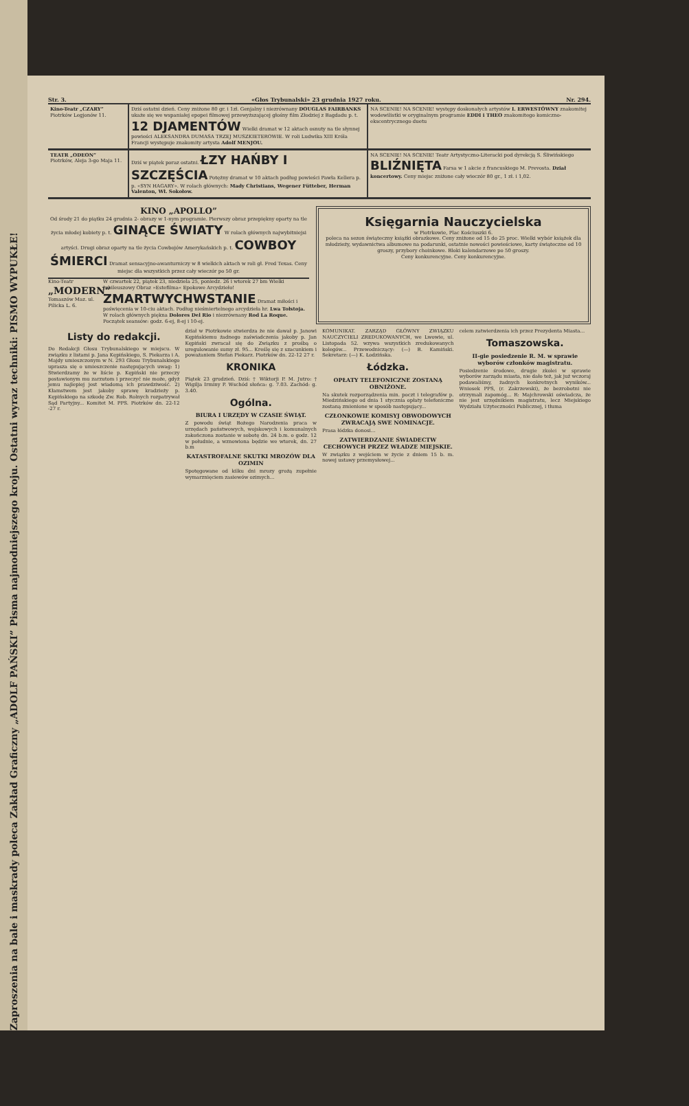Zaproszenia na bale i maskrady poleca Zakład Graficzny „ADOLF PAŃSKI” Pisma najmodniejszego kroju. Ostatni wyraz techniki: PISMO WYPUKŁE!
Str. 3. «Głos Trybunalski» 23 grudnia 1927 roku. Nr. 294.
Kino-Teatr „CZARY”
Piotrków Legjonów 11.
Dziś ostatni dzień. Ceny zniżone 80 gr. i 1zł. Genjalny i niezrównany DOUGLAS FAIRBANKS ukaże się we wspaniałej epopei filmowej przewyższającej głośny film Złodziej z Bagdadu p. t. 12 DJAMENTÓW Wielki dramat w 12 aktach osnuty na tle słynnej powieści ALEKSANDRA DUMASA TRZEJ MUSZKIETEROWIE. W roli Ludwika XIII Króla Francji występuje znakomity artysta Adolf MENJOU.
NA SCENIE! NA SCENIE! występy doskonałych artystów I. ERWESTÓWNY znakomitej wodewilistki w oryginalnym programie EDDI i THEO znakomitego komiczno-ekscentrycznego duetu
TEATR „ODEON”
Piotrków, Aleja 3-go Maja 11.
Dziś w piątek poraz ostatni. ŁZY HAŃBY I SZCZĘŚCIA Potężny dramat w 10 aktach podług powieści Pawła Kellera p. p. «SYN HAGARY». W rolach głównych: Mady Christians, Wegener Fütteber, Herman Valenton, Wł. Sokołow.
NA SCENIE! NA SCENIE! Teatr Artystyczno-Literacki pod dyrekcją S. Śliwińskiego BLIŹNIĘTA Farsa w 1 akcie z francuskiego M. Prevosta. Dział koncertowy. Ceny miejsc zniżone cały wieczór 80 gr., 1 zł. i 1,02.
KINO „APOLLO”
Od środy 21 do piątku 24 grudnia 2- obrazy w 1-nym programie. Pierwszy obraz przepiękny oparty na tle życia młodej kobiety p. t. GINĄCE ŚWIATY W rolach głównych najwybitniejsi artyści. Drugi obraz oparty na tle życia Cowbojów Amerykańskich p. t. COWBOY ŚMIERCI Dramat sensacyjno-awanturniczy w 8 wielkich aktach w roli gł. Fred Texas. Ceny miejsc dla wszystkich przez cały wieczór po 50 gr.
Kino-Teatr „MODERN” Tomaszów Maz. ul. Pilicka L. 6.
W czwartek 22, piątek 23, niedziela 25, poniedz. 26 i wtorek 27 bm Wielki Jubileuszowy Obraz »Estefilma« Epokowe Arcydzieło! ZMARTWYCHWSTANIE Dramat miłości i poświęcenia w 10-ciu aktach. Podług nieśmiertelnego arcydzieła hr. Lwa Tołstoja. W rolach głównych piękna Dolores Del Rio i niezrównany Rod La Roque. Początek seansów: godz. 6-ej, 8-ej i 10-ej.
Księgarnia Nauczycielska
w Piotrkowie, Plac Kościuszki 6.
poleca na sezon świąteczny książki obrazkowe. Ceny zniżone od 15 do 25 proc. Wielki wybór książek dla młodzieży, wydawnictwa albumowe na podarunki, ostatnie nowości powieściowe, karty świąteczne od 10 groszy, przybory choinkowe. Bloki kalendarzowe po 50 groszy.
Ceny konkurencyjne. Ceny konkurencyjne.
Listy do redakcji.
Do Redakcji Głosu Trybunalskiego w miejscu. W związku z listami p. Jana Kępińskiego, S. Piekarza i A. Majdy umieszczonym w N. 293 Głosu Trybunalskiego uprasza się o umieszczenie następujących uwag: 1) Stwierdzamy że w liście p. Kępiński nie przeczy postawionym mu zarzutom i przeczyć nie może, gdyż jemu najlepiej jest wiadomą ich prawdziwość. 2) Kłamstwem jest jakoby sprawę kradzieży p. Kępińskiego na szkodę Zw. Rob. Rolnych rozpatrywał Sąd Partyjny... Komitet M. PPS. Piotrków dn. 22-12 -27 r.
dział w Piotrkowie stwierdza że nie dawał p. Janowi Kępińskiemu żadnego zaświadczenia jakoby p. Jan Kępiński zwracał się do Związku z prośbą o uregulowanie sumy zł. 95... Kreślę się z szacunkiem i poważaniem Stefan Piekarz. Piotrków dn. 22-12 27 r.
KRONIKA
Piątek 23 grudzień. Dziś: † Wiktorji P. M. Jutro: † Wigilja Irminy P. Wschód słońca: g. 7.03. Zachód: g. 3.40.
Ogólna.
BIURA I URZĘDY W CZASIE ŚWIĄT.
Z powodu świąt Bożego Narodzenia praca w urzędach państwowych, wojskowych i komunalnych zakończona zostanie w sobotę dn. 24 b.m. o godz. 12 w południe, a wznowiona będzie we wtorek, dn. 27 b.m
KATASTROFALNE SKUTKI MROZÓW DLA OZIMIN
Spotęgowane od kilku dni mrozy grożą zupełnie wymarznięciem zasiewów ozimych...
KOMUNIKAT. ZARZĄD GŁÓWNY ZWIĄZKU NAUCZYCIELI ZREDUKOWANYCH, we Lwowie, ul. Listopada 52. wzywa wszystkich zredukowanych kolegów... Przewodniczący: (—) B. Kamiński. Sekretarz: (—) K. Łodzińska.
Łódzka.
OPŁATY TELEFONICZNE ZOSTANĄ OBNIŻONE.
Na skutek rozporządzenia min. poczt i telegrafów p. Miedzińskiego od dnia 1 stycznia opłaty telefoniczne zostaną zmienione w sposób następujący...
CZŁONKOWIE KOMISYJ OBWODOWYCH ZWRACAJĄ SWE NOMINACJE.
Prasa łódzka donosi...
ZATWIERDZANIE ŚWIADECTW CECHOWYCH PRZEZ WŁADZE MIEJSKIE.
W związku z wejściem w życie z dniem 15 b. m. nowej ustawy przemysłowej...
celem zatwierdzenia ich przez Prezydenta Miasta...
Tomaszowska.
II-gie posiedzenie R. M. w sprawie wyborów członków magistratu.
Posiedzenie środowe, drugie zkolei w sprawie wyborów zarządu miasta, nie dało też, jak już wczoraj podawaliśmy, żadnych konkretnych wyników... Wniosek PPS, (r. Zakrzewski), że bezrobotni nie otrzymali zapomóg... R: Majchrowski oświadcza, że nie jest urzędnikiem magistratu, lecz Miejskiego Wydziału Użyteczności Publicznej, i tłuma